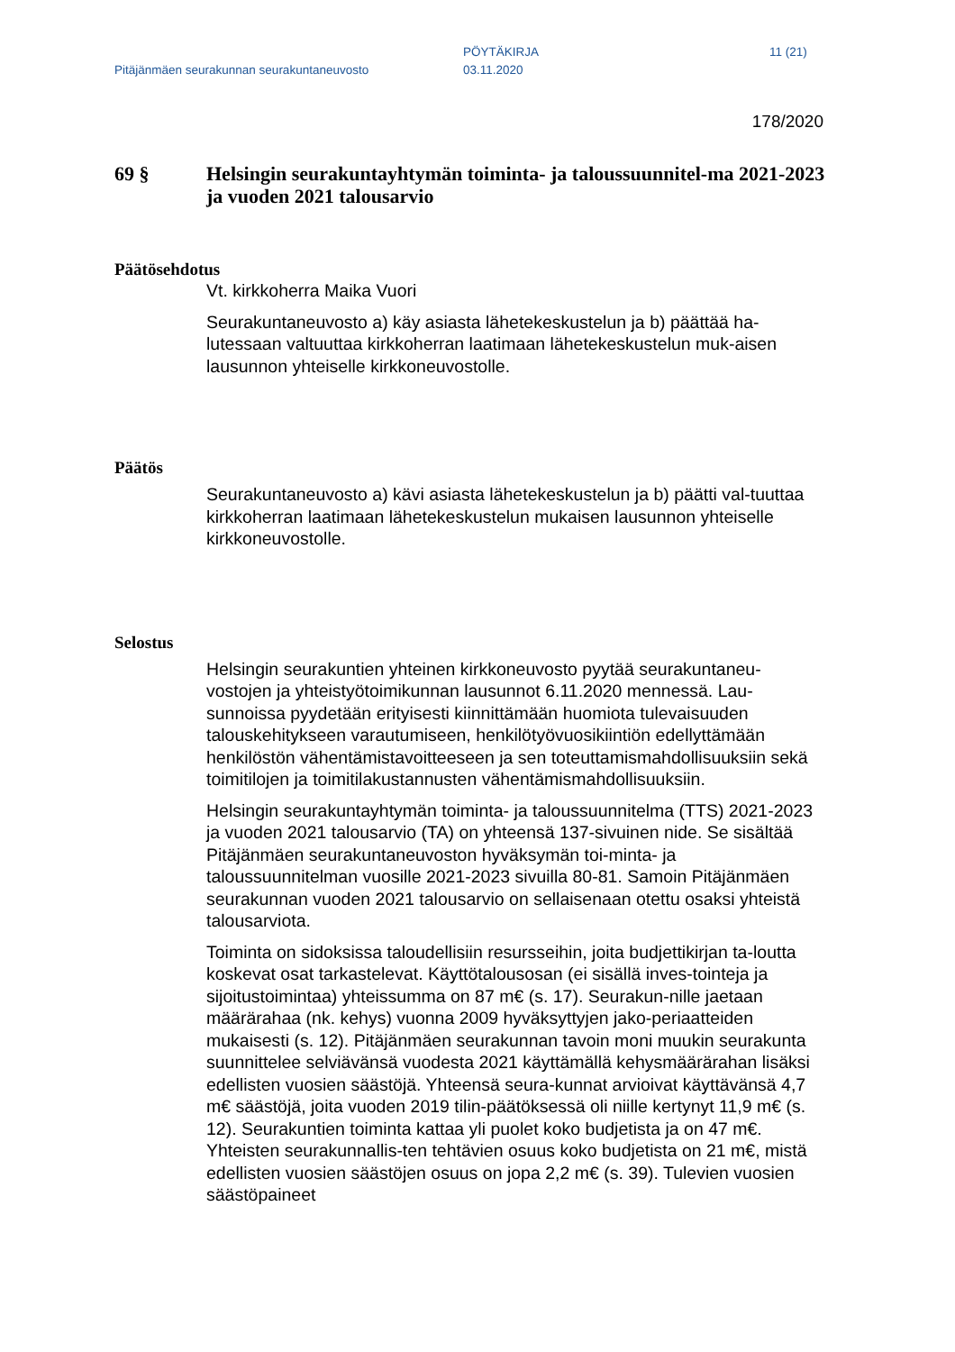Pitäjänmäen seurakunnan seurakuntaneuvosto
PÖYTÄKIRJA
03.11.2020
11 (21)
178/2020
69 § Helsingin seurakuntayhtymän toiminta- ja taloussuunnitel-ma 2021-2023 ja vuoden 2021 talousarvio
Päätösehdotus
Vt. kirkkoherra Maika Vuori
Seurakuntaneuvosto a) käy asiasta lähetekeskustelun ja b) päättää ha-lutessaan valtuuttaa kirkkoherran laatimaan lähetekeskustelun muk-aisen lausunnon yhteiselle kirkkoneuvostolle.
Päätös
Seurakuntaneuvosto a) kävi asiasta lähetekeskustelun ja b) päätti val-tuuttaa kirkkoherran laatimaan lähetekeskustelun mukaisen lausunnon yhteiselle kirkkoneuvostolle.
Selostus
Helsingin seurakuntien yhteinen kirkkoneuvosto pyytää seurakuntaneu-vostojen ja yhteistyötoimikunnan lausunnot 6.11.2020 mennessä. Lau-sunnoissa pyydetään erityisesti kiinnittämään huomiota tulevaisuuden talouskehitykseen varautumiseen, henkilötyövuosikiintiön edellyttämään henkilöstön vähentämistavoitteeseen ja sen toteuttamismahdollisuuksiin sekä toimitilojen ja toimitilakustannusten vähentämismahdollisuuksiin.
Helsingin seurakuntayhtymän toiminta- ja taloussuunnitelma (TTS) 2021-2023 ja vuoden 2021 talousarvio (TA) on yhteensä 137-sivuinen nide. Se sisältää Pitäjänmäen seurakuntaneuvoston hyväksymän toi-minta- ja taloussuunnitelman vuosille 2021-2023 sivuilla 80-81. Samoin Pitäjänmäen seurakunnan vuoden 2021 talousarvio on sellaisenaan otettu osaksi yhteistä talousarviota.
Toiminta on sidoksissa taloudellisiin resursseihin, joita budjettikirjan ta-loutta koskevat osat tarkastelevat. Käyttötalousosan (ei sisällä inves-tointeja ja sijoitustoimintaa) yhteissumma on 87 m€ (s. 17). Seurakun-nille jaetaan määrärahaa (nk. kehys) vuonna 2009 hyväksyttyjen jako-periaatteiden mukaisesti (s. 12). Pitäjänmäen seurakunnan tavoin moni muukin seurakunta suunnittelee selviävänsä vuodesta 2021 käyttämällä kehysmäärärahan lisäksi edellisten vuosien säästöjä. Yhteensä seura-kunnat arvioivat käyttävänsä 4,7 m€ säästöjä, joita vuoden 2019 tilin-päätöksessä oli niille kertynyt 11,9 m€ (s. 12). Seurakuntien toiminta kattaa yli puolet koko budjetista ja on 47 m€. Yhteisten seurakunnallis-ten tehtävien osuus koko budjetista on 21 m€, mistä edellisten vuosien säästöjen osuus on jopa 2,2 m€ (s. 39). Tulevien vuosien säästöpaineet